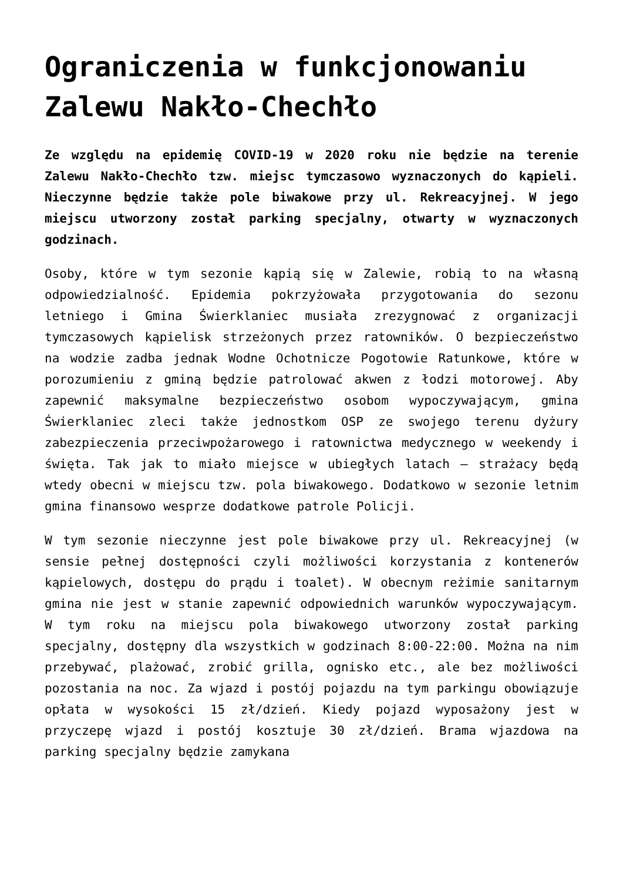Ograniczenia w funkcjonowaniu Zalewu Nakło-Chechło
Ze względu na epidemię COVID-19 w 2020 roku nie będzie na terenie Zalewu Nakło-Chechło tzw. miejsc tymczasowo wyznaczonych do kąpieli. Nieczynne będzie także pole biwakowe przy ul. Rekreacyjnej. W jego miejscu utworzony został parking specjalny, otwarty w wyznaczonych godzinach.
Osoby, które w tym sezonie kąpią się w Zalewie, robią to na własną odpowiedzialność. Epidemia pokrzyżowała przygotowania do sezonu letniego i Gmina Świerklaniec musiała zrezygnować z organizacji tymczasowych kąpielisk strzeżonych przez ratowników. O bezpieczeństwo na wodzie zadba jednak Wodne Ochotnicze Pogotowie Ratunkowe, które w porozumieniu z gminą będzie patrolować akwen z łodzi motorowej. Aby zapewnić maksymalne bezpieczeństwo osobom wypoczywającym, gmina Świerklaniec zleci także jednostkom OSP ze swojego terenu dyżury zabezpieczenia przeciwpożarowego i ratownictwa medycznego w weekendy i święta. Tak jak to miało miejsce w ubiegłych latach – strażacy będą wtedy obecni w miejscu tzw. pola biwakowego. Dodatkowo w sezonie letnim gmina finansowo wesprze dodatkowe patrole Policji.
W tym sezonie nieczynne jest pole biwakowe przy ul. Rekreacyjnej (w sensie pełnej dostępności czyli możliwości korzystania z kontenerów kąpielowych, dostępu do prądu i toalet). W obecnym reżimie sanitarnym gmina nie jest w stanie zapewnić odpowiednich warunków wypoczywającym. W tym roku na miejscu pola biwakowego utworzony został parking specjalny, dostępny dla wszystkich w godzinach 8:00-22:00. Można na nim przebywać, plażować, zrobić grilla, ognisko etc., ale bez możliwości pozostania na noc. Za wjazd i postój pojazdu na tym parkingu obowiązuje opłata w wysokości 15 zł/dzień. Kiedy pojazd wyposażony jest w przyczepę wjazd i postój kosztuje 30 zł/dzień. Brama wjazdowa na parking specjalny będzie zamykana